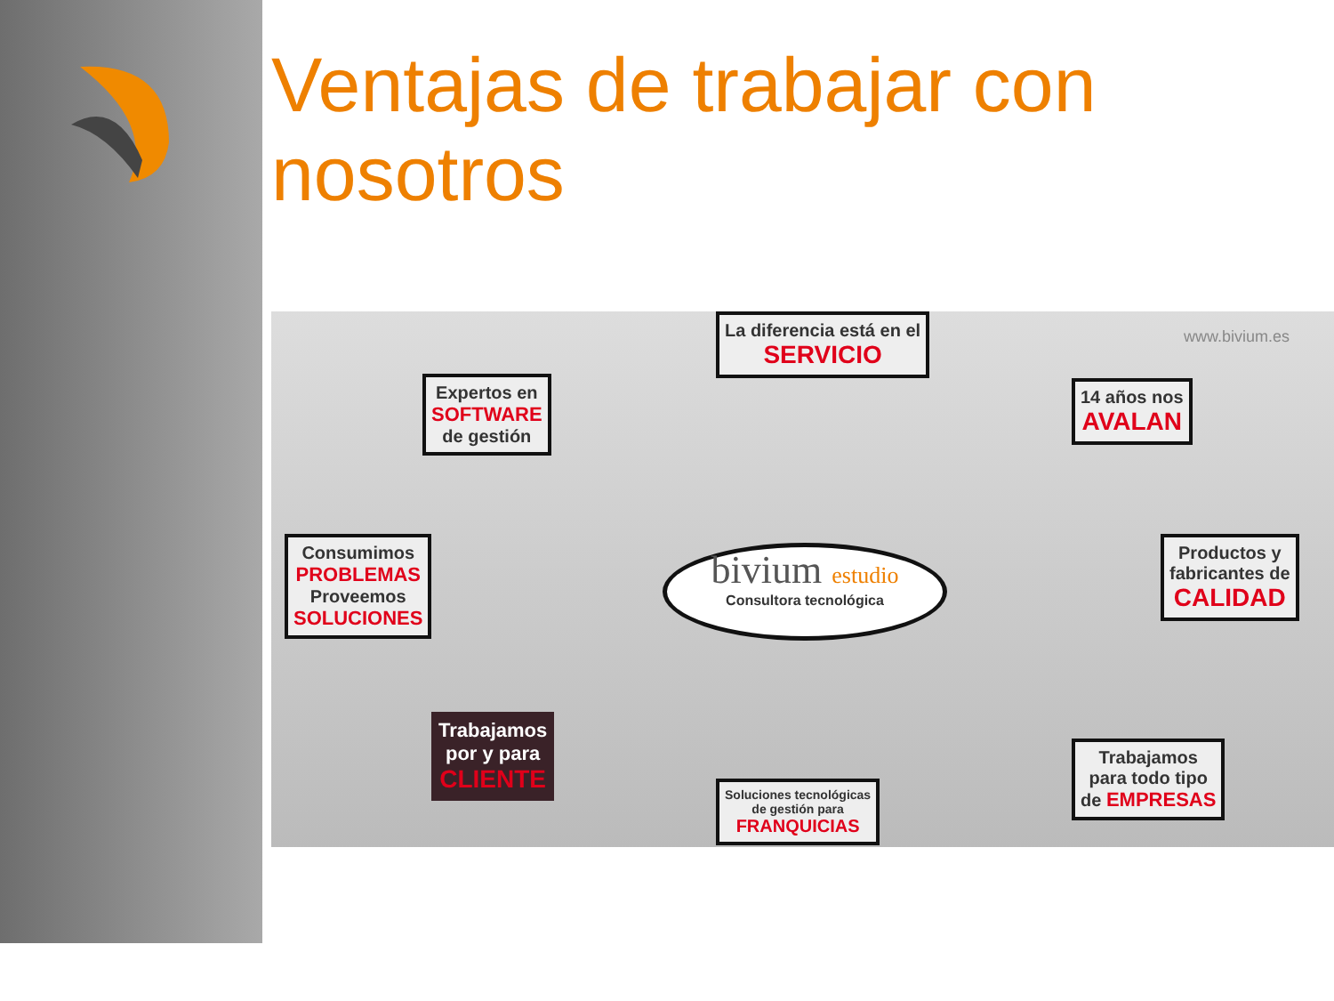Ventajas de trabajar con nosotros
La diferencia está en el
SERVICIO
www.bivium.es
Expertos en
SOFTWARE
de gestión
14 años nos
AVALAN
Consumimos
PROBLEMAS
Proveemos
SOLUCIONES
bivium estudio
Consultora tecnológica
Productos y
fabricantes de
CALIDAD
Trabajamos
por y para
CLIENTE
Soluciones tecnológicas
de gestión para
FRANQUICIAS
Trabajamos
para todo tipo
de EMPRESAS